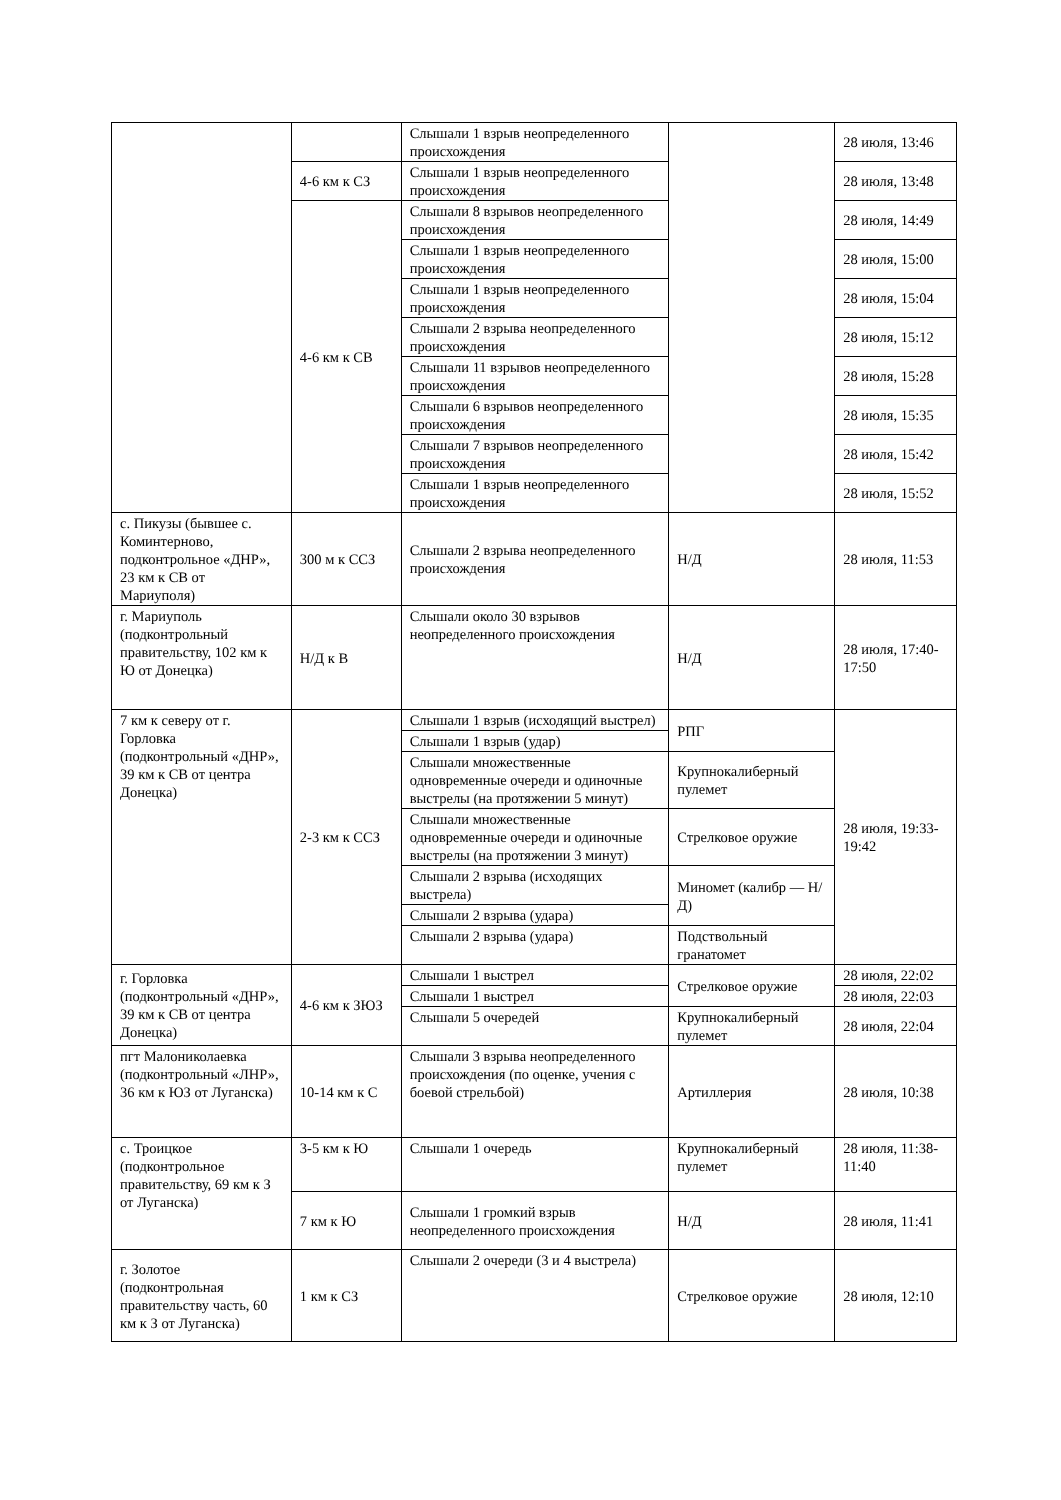| | | Слышали 1 взрыв неопределенного происхождения | | 28 июля, 13:46 |
| | 4-6 км к СЗ | Слышали 1 взрыв неопределенного происхождения | | 28 июля, 13:48 |
| | 4-6 км к СВ | Слышали 8 взрывов неопределенного происхождения | | 28 июля, 14:49 |
| | | Слышали 1 взрыв неопределенного происхождения | | 28 июля, 15:00 |
| | | Слышали 1 взрыв неопределенного происхождения | | 28 июля, 15:04 |
| | | Слышали 2 взрыва неопределенного происхождения | | 28 июля, 15:12 |
| | | Слышали 11 взрывов неопределенного происхождения | | 28 июля, 15:28 |
| | | Слышали 6 взрывов неопределенного происхождения | | 28 июля, 15:35 |
| | | Слышали 7 взрывов неопределенного происхождения | | 28 июля, 15:42 |
| | | Слышали 1 взрыв неопределенного происхождения | | 28 июля, 15:52 |
| с. Пикузы (бывшее с. Коминтерново, подконтрольное «ДНР», 23 км к СВ от Мариуполя) | 300 м к ССЗ | Слышали 2 взрыва неопределенного происхождения | Н/Д | 28 июля, 11:53 |
| г. Мариуполь (подконтрольный правительству, 102 км к Ю от Донецка) | Н/Д к В | Слышали около 30 взрывов неопределенного происхождения | Н/Д | 28 июля, 17:40- 17:50 |
| 7 км к северу от г. Горловка (подконтрольный «ДНР», 39 км к СВ от центра Донецка) | 2-3 км к ССЗ | Слышали 1 взрыв (исходящий выстрел) | РПГ | 28 июля, 19:33-19:42 |
| | | Слышали 1 взрыв (удар) | | |
| | | Слышали множественные одновременные очереди и одиночные выстрелы (на протяжении 5 минут) | Крупнокалиберный пулемет | |
| | | Слышали множественные одновременные очереди и одиночные выстрелы (на протяжении 3 минут) | Стрелковое оружие | |
| | | Слышали 2 взрыва (исходящих выстрела) | Миномет (калибр — Н/Д) | |
| | | Слышали 2 взрыва (удара) | | |
| | | Слышали 2 взрыва (удара) | Подствольный гранатомет | |
| г. Горловка (подконтрольный «ДНР», 39 км к СВ от центра Донецка) | 4-6 км к ЗЮЗ | Слышали 1 выстрел | Стрелковое оружие | 28 июля, 22:02 |
| | | Слышали 1 выстрел | | 28 июля, 22:03 |
| | | Слышали 5 очередей | Крупнокалиберный пулемет | 28 июля, 22:04 |
| пгт Малониколаевка (подконтрольный «ЛНР», 36 км к ЮЗ от Луганска) | 10-14 км к С | Слышали 3 взрыва неопределенного происхождения (по оценке, учения с боевой стрельбой) | Артиллерия | 28 июля, 10:38 |
| с. Троицкое (подконтрольное правительству, 69 км к З от Луганска) | 3-5 км к Ю | Слышали 1 очередь | Крупнокалиберный пулемет | 28 июля, 11:38-11:40 |
| | 7 км к Ю | Слышали 1 громкий взрыв неопределенного происхождения | Н/Д | 28 июля, 11:41 |
| г. Золотое (подконтрольная правительству часть, 60 км к З от Луганска) | 1 км к СЗ | Слышали 2 очереди (3 и 4 выстрела) | Стрелковое оружие | 28 июля, 12:10 |